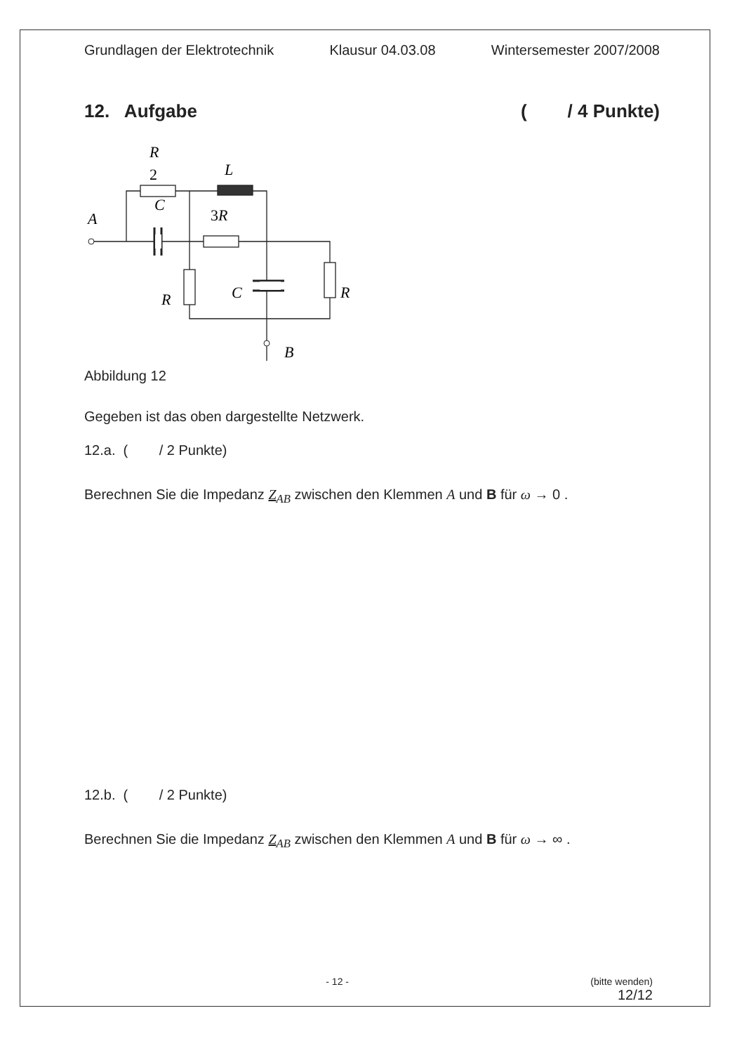Grundlagen der Elektrotechnik Klausur 04.03.08 Wintersemester 2007/2008
12. Aufgabe ( / 4 Punkte)
R
2
L
A
C
3R
R
C
R
B
Abbildung 12
Gegeben ist das oben dargestellte Netzwerk.
12.a. ( / 2 Punkte)
Berechnen Sie die Impedanz Z<sub>AB</sub> zwischen den Klemmen A und B für ω → 0 .
12.b. ( / 2 Punkte)
Berechnen Sie die Impedanz Z<sub>AB</sub> zwischen den Klemmen A und B für ω → ∞ .
- 12 - (bitte wenden)
12/12